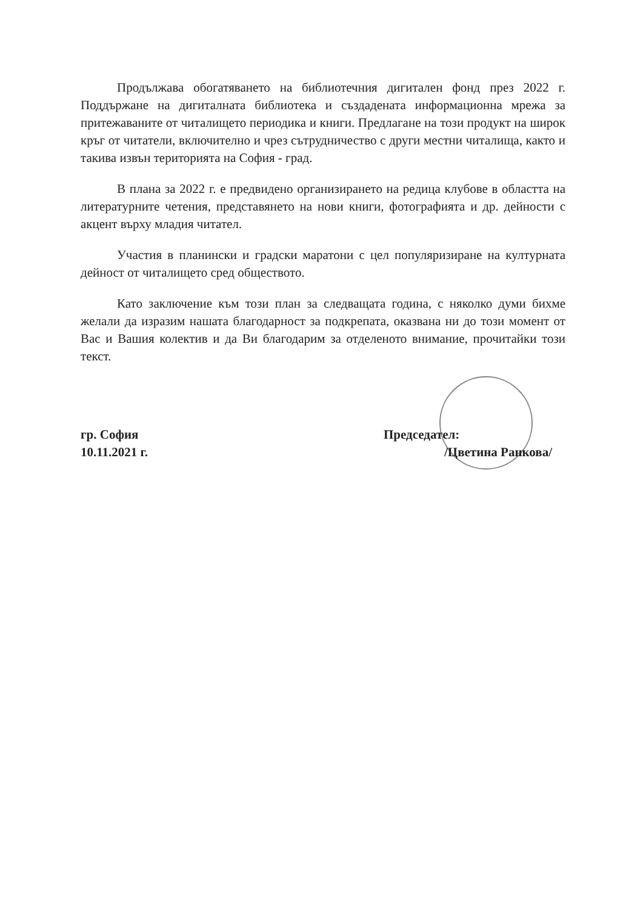Продължава обогатяването на библиотечния дигитален фонд през 2022 г. Поддържане на дигиталната библиотека и създадената информационна мрежа за притежаваните от читалището периодика и книги. Предлагане на този продукт на широк кръг от читатели, включително и чрез сътрудничество с други местни читалища, както и такива извън територията на София - град.
В плана за 2022 г. е предвидено организирането на редица клубове в областта на литературните четения, представянето на нови книги, фотографията и др. дейности с акцент върху младия читател.
Участия в планински и градски маратони с цел популяризиране на културната дейност от читалището сред обществото.
Като заключение към този план за следващата година, с няколко думи бихме желали да изразим нашата благодарност за подкрепата, оказвана ни до този момент от Вас и Вашия колектив и да Ви благодарим за отделеното внимание, прочитайки този текст.
гр. София
10.11.2021 г.
Председател:
/Цветина Ранкова/